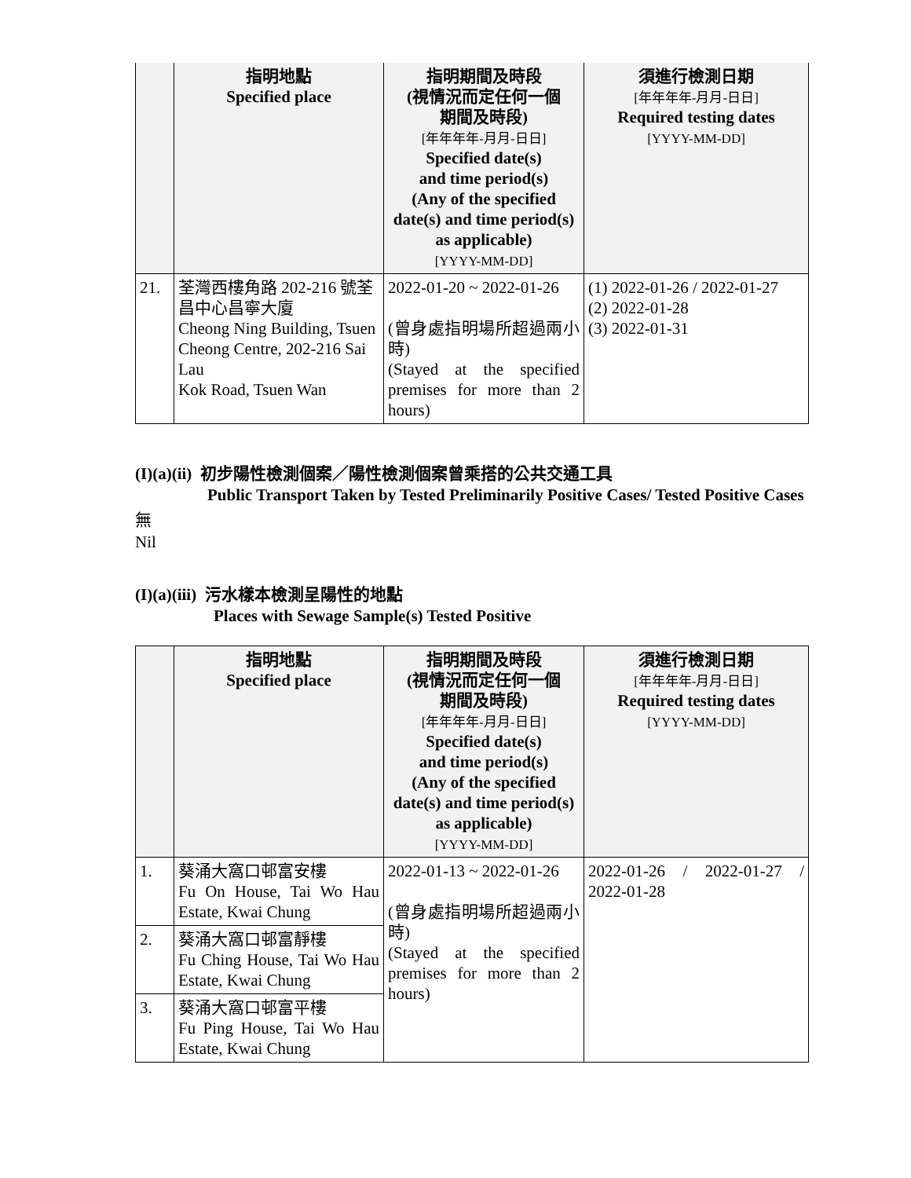| | 指明地點 Specified place | 指明期間及時段 (視情況而定任何一個 期間及時段) [年年年年-月月-日日] Specified date(s) and time period(s) (Any of the specified date(s) and time period(s) as applicable) [YYYY-MM-DD] | 須進行檢測日期 [年年年年-月月-日日] Required testing dates [YYYY-MM-DD] |
| --- | --- | --- | --- |
| 21. | 荃灣西樓角路 202-216 號荃昌中心昌寧大廈 Cheong Ning Building, Tsuen Cheong Centre, 202-216 Sai Lau Kok Road, Tsuen Wan | 2022-01-20 ~ 2022-01-26 (曾身處指明場所超過兩小時) (Stayed at the specified premises for more than 2 hours) | (1) 2022-01-26 / 2022-01-27 (2) 2022-01-28 (3) 2022-01-31 |
(I)(a)(ii) 初步陽性檢測個案／陽性檢測個案曾乘搭的公共交通工具
Public Transport Taken by Tested Preliminarily Positive Cases/ Tested Positive Cases
無
Nil
(I)(a)(iii) 污水樣本檢測呈陽性的地點
Places with Sewage Sample(s) Tested Positive
| | 指明地點 Specified place | 指明期間及時段 (視情況而定任何一個 期間及時段) [年年年年-月月-日日] Specified date(s) and time period(s) (Any of the specified date(s) and time period(s) as applicable) [YYYY-MM-DD] | 須進行檢測日期 [年年年年-月月-日日] Required testing dates [YYYY-MM-DD] |
| --- | --- | --- | --- |
| 1. | 葵涌大窩口邨富安樓 Fu On House, Tai Wo Hau Estate, Kwai Chung | 2022-01-13 ~ 2022-01-26 (曾身處指明場所超過兩小時) (Stayed at the specified premises for more than 2 hours) | 2022-01-26 / 2022-01-27 / 2022-01-28 |
| 2. | 葵涌大窩口邨富靜樓 Fu Ching House, Tai Wo Hau Estate, Kwai Chung | | |
| 3. | 葵涌大窩口邨富平樓 Fu Ping House, Tai Wo Hau Estate, Kwai Chung | | |